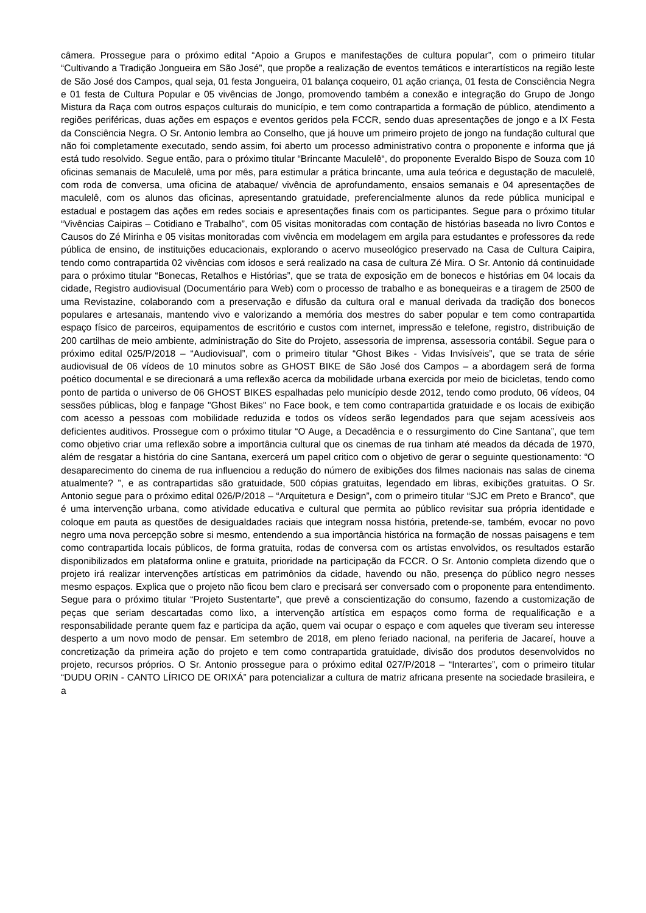câmera. Prossegue para o próximo edital “Apoio a Grupos e manifestações de cultura popular”, com o primeiro titular “Cultivando a Tradição Jongueira em São José”, que propõe a realização de eventos temáticos e interartísticos na região leste de São José dos Campos, qual seja, 01 festa Jongueira, 01 balança coqueiro, 01 ação criança, 01 festa de Consciência Negra e 01 festa de Cultura Popular e 05 vivências de Jongo, promovendo também a conexão e integração do Grupo de Jongo Mistura da Raça com outros espaços culturais do município, e tem como contrapartida a formação de público, atendimento a regiões periféricas, duas ações em espaços e eventos geridos pela FCCR, sendo duas apresentações de jongo e a lX Festa da Consciência Negra. O Sr. Antonio lembra ao Conselho, que já houve um primeiro projeto de jongo na fundação cultural que não foi completamente executado, sendo assim, foi aberto um processo administrativo contra o proponente e informa que já está tudo resolvido. Segue então, para o próximo titular “Brincante Maculelê“, do proponente Everaldo Bispo de Souza com 10 oficinas semanais de Maculelê, uma por mês, para estimular a prática brincante, uma aula teórica e degustação de maculelê, com roda de conversa, uma oficina de atabaque/ vivência de aprofundamento, ensaios semanais e 04 apresentações de maculelê, com os alunos das oficinas, apresentando gratuidade, preferencialmente alunos da rede pública municipal e estadual e postagem das ações em redes sociais e apresentações finais com os participantes. Segue para o próximo titular “Vivências Caipiras – Cotidiano e Trabalho”, com 05 visitas monitoradas com contação de histórias baseada no livro Contos e Causos do Zé Mirinha e 05 visitas monitoradas com vivência em modelagem em argila para estudantes e professores da rede pública de ensino, de instituições educacionais, explorando o acervo museológico preservado na Casa de Cultura Caipira, tendo como contrapartida 02 vivências com idosos e será realizado na casa de cultura Zé Mira. O Sr. Antonio dá continuidade para o próximo titular “Bonecas, Retalhos e Histórias”, que se trata de exposição em de bonecos e histórias em 04 locais da cidade, Registro audiovisual (Documentário para Web) com o processo de trabalho e as bonequeiras e a tiragem de 2500 de uma Revistazine, colaborando com a preservação e difusão da cultura oral e manual derivada da tradição dos bonecos populares e artesanais, mantendo vivo e valorizando a memória dos mestres do saber popular e tem como contrapartida espaço físico de parceiros, equipamentos de escritório e custos com internet, impressão e telefone, registro, distribuição de 200 cartilhas de meio ambiente, administração do Site do Projeto, assessoria de imprensa, assessoria contábil. Segue para o próximo edital 025/P/2018 – “Audiovisual”, com o primeiro titular “Ghost Bikes - Vidas Invisíveis”, que se trata de série audiovisual de 06 vídeos de 10 minutos sobre as GHOST BIKE de São José dos Campos – a abordagem será de forma poético documental e se direcionará a uma reflexão acerca da mobilidade urbana exercida por meio de bicicletas, tendo como ponto de partida o universo de 06 GHOST BIKES espalhadas pelo município desde 2012, tendo como produto, 06 vídeos, 04 sessões públicas, blog e fanpage "Ghost Bikes" no Face book, e tem como contrapartida gratuidade e os locais de exibição com acesso a pessoas com mobilidade reduzida e todos os vídeos serão legendados para que sejam acessíveis aos deficientes auditivos. Prossegue com o próximo titular “O Auge, a Decadência e o ressurgimento do Cine Santana”, que tem como objetivo criar uma reflexão sobre a importância cultural que os cinemas de rua tinham até meados da década de 1970, além de resgatar a história do cine Santana, exercerá um papel critico com o objetivo de gerar o seguinte questionamento: “O desaparecimento do cinema de rua influenciou a redução do número de exibições dos filmes nacionais nas salas de cinema atualmente? ”, e as contrapartidas são gratuidade, 500 cópias gratuitas, legendado em libras, exibições gratuitas. O Sr. Antonio segue para o próximo edital 026/P/2018 – “Arquitetura e Design”, com o primeiro titular “SJC em Preto e Branco”, que é uma intervenção urbana, como atividade educativa e cultural que permita ao público revisitar sua própria identidade e coloque em pauta as questões de desigualdades raciais que integram nossa história, pretende-se, também, evocar no povo negro uma nova percepção sobre si mesmo, entendendo a sua importância histórica na formação de nossas paisagens e tem como contrapartida locais públicos, de forma gratuita, rodas de conversa com os artistas envolvidos, os resultados estarão disponibilizados em plataforma online e gratuita, prioridade na participação da FCCR. O Sr. Antonio completa dizendo que o projeto irá realizar intervenções artísticas em patrimônios da cidade, havendo ou não, presença do público negro nesses mesmo espaços. Explica que o projeto não ficou bem claro e precisará ser conversado com o proponente para entendimento. Segue para o próximo titular “Projeto Sustentarte”, que prevê a conscientização do consumo, fazendo a customização de peças que seriam descartadas como lixo, a intervenção artística em espaços como forma de requalificação e a responsabilidade perante quem faz e participa da ação, quem vai ocupar o espaço e com aqueles que tiveram seu interesse desperto a um novo modo de pensar. Em setembro de 2018, em pleno feriado nacional, na periferia de Jacareí, houve a concretização da primeira ação do projeto e tem como contrapartida gratuidade, divisão dos produtos desenvolvidos no projeto, recursos próprios. O Sr. Antonio prossegue para o próximo edital 027/P/2018 – “Interartes”, com o primeiro titular “DUDU ORIN - CANTO LÍRICO DE ORIXÁ” para potencializar a cultura de matriz africana presente na sociedade brasileira, e a